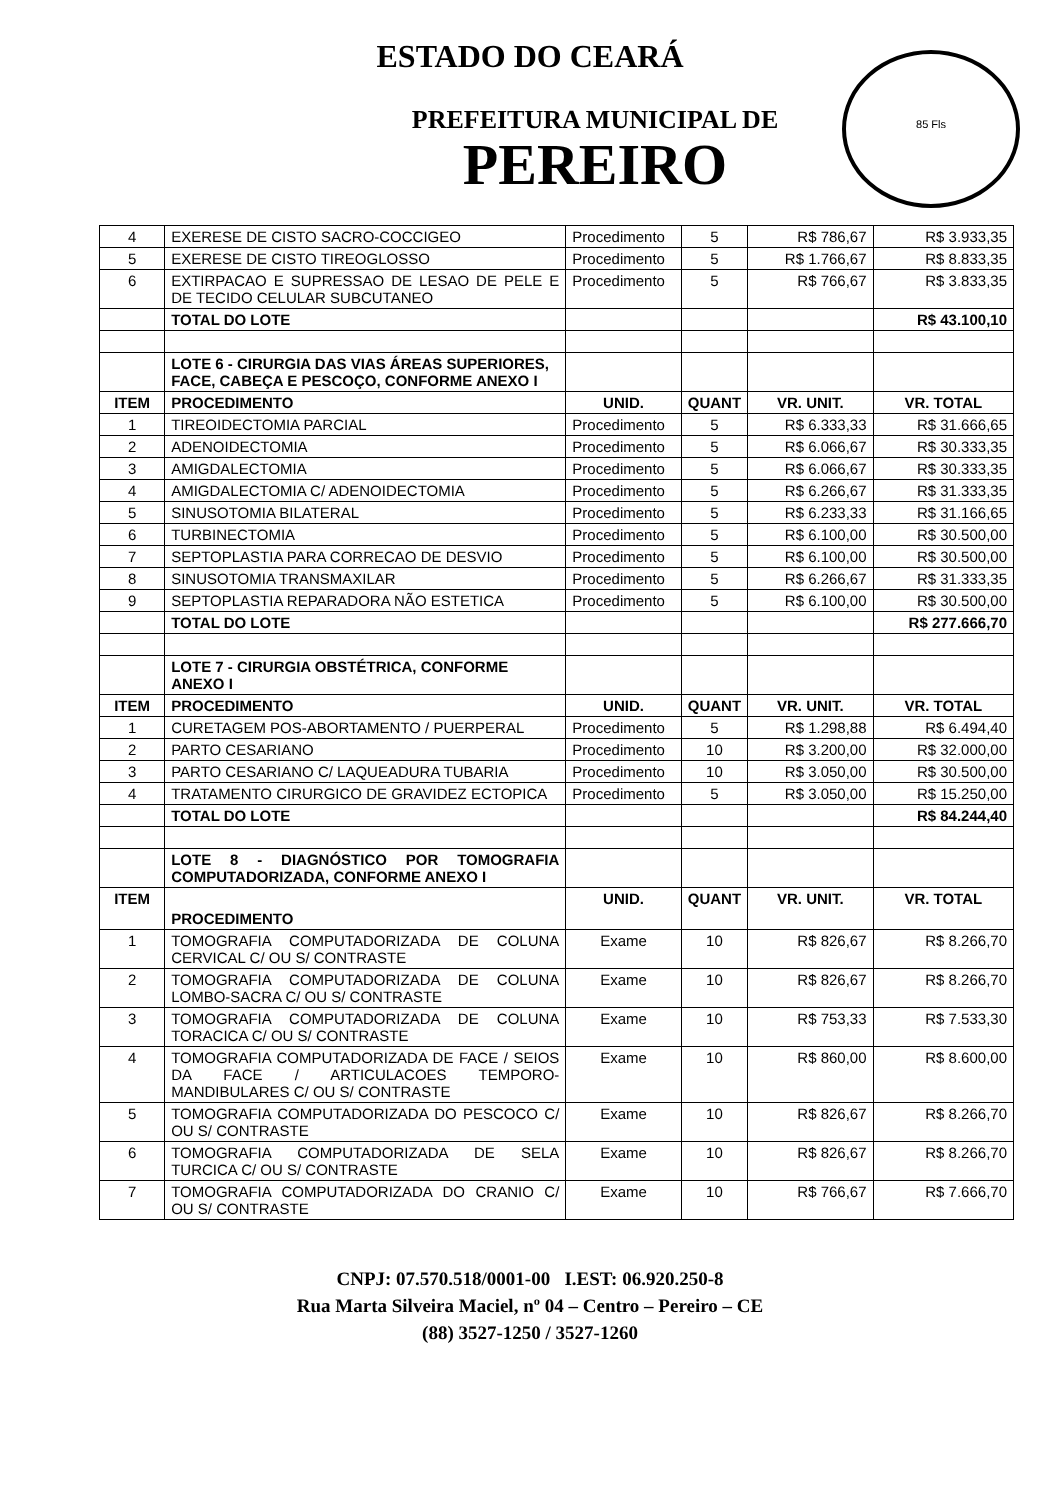ESTADO DO CEARÁ
PREFEITURA MUNICIPAL DE
PEREIRO
85 Fls
| 4 | EXERESE DE CISTO SACRO-COCCIGEO | Procedimento | 5 | R$ 786,67 | R$ 3.933,35 |
| 5 | EXERESE DE CISTO TIREOGLOSSO | Procedimento | 5 | R$ 1.766,67 | R$ 8.833,35 |
| 6 | EXTIRPACAO E SUPRESSAO DE LESAO DE PELE E DE TECIDO CELULAR SUBCUTANEO | Procedimento | 5 | R$ 766,67 | R$ 3.833,35 |
| | TOTAL DO LOTE | | | | R$ 43.100,10 |
| | LOTE 6 - CIRURGIA DAS VIAS ÁREAS SUPERIORES, FACE, CABEÇA E PESCOÇO, CONFORME ANEXO I | | | | |
| ITEM | PROCEDIMENTO | UNID. | QUANT | VR. UNIT. | VR. TOTAL |
| 1 | TIREOIDECTOMIA PARCIAL | Procedimento | 5 | R$ 6.333,33 | R$ 31.666,65 |
| 2 | ADENOIDECTOMIA | Procedimento | 5 | R$ 6.066,67 | R$ 30.333,35 |
| 3 | AMIGDALECTOMIA | Procedimento | 5 | R$ 6.066,67 | R$ 30.333,35 |
| 4 | AMIGDALECTOMIA C/ ADENOIDECTOMIA | Procedimento | 5 | R$ 6.266,67 | R$ 31.333,35 |
| 5 | SINUSOTOMIA BILATERAL | Procedimento | 5 | R$ 6.233,33 | R$ 31.166,65 |
| 6 | TURBINECTOMIA | Procedimento | 5 | R$ 6.100,00 | R$ 30.500,00 |
| 7 | SEPTOPLASTIA PARA CORRECAO DE DESVIO | Procedimento | 5 | R$ 6.100,00 | R$ 30.500,00 |
| 8 | SINUSOTOMIA TRANSMAXILAR | Procedimento | 5 | R$ 6.266,67 | R$ 31.333,35 |
| 9 | SEPTOPLASTIA REPARADORA NÃO ESTETICA | Procedimento | 5 | R$ 6.100,00 | R$ 30.500,00 |
| | TOTAL DO LOTE | | | | R$ 277.666,70 |
| | LOTE 7 - CIRURGIA OBSTÉTRICA, CONFORME ANEXO I | | | | |
| ITEM | PROCEDIMENTO | UNID. | QUANT | VR. UNIT. | VR. TOTAL |
| 1 | CURETAGEM POS-ABORTAMENTO / PUERPERAL | Procedimento | 5 | R$ 1.298,88 | R$ 6.494,40 |
| 2 | PARTO CESARIANO | Procedimento | 10 | R$ 3.200,00 | R$ 32.000,00 |
| 3 | PARTO CESARIANO C/ LAQUEADURA TUBARIA | Procedimento | 10 | R$ 3.050,00 | R$ 30.500,00 |
| 4 | TRATAMENTO CIRURGICO DE GRAVIDEZ ECTOPICA | Procedimento | 5 | R$ 3.050,00 | R$ 15.250,00 |
| | TOTAL DO LOTE | | | | R$ 84.244,40 |
| | LOTE 8 - DIAGNÓSTICO POR TOMOGRAFIA COMPUTADORIZADA, CONFORME ANEXO I | | | | |
| ITEM | PROCEDIMENTO | UNID. | QUANT | VR. UNIT. | VR. TOTAL |
| 1 | TOMOGRAFIA COMPUTADORIZADA DE COLUNA CERVICAL C/ OU S/ CONTRASTE | Exame | 10 | R$ 826,67 | R$ 8.266,70 |
| 2 | TOMOGRAFIA COMPUTADORIZADA DE COLUNA LOMBO-SACRA C/ OU S/ CONTRASTE | Exame | 10 | R$ 826,67 | R$ 8.266,70 |
| 3 | TOMOGRAFIA COMPUTADORIZADA DE COLUNA TORACICA C/ OU S/ CONTRASTE | Exame | 10 | R$ 753,33 | R$ 7.533,30 |
| 4 | TOMOGRAFIA COMPUTADORIZADA DE FACE / SEIOS DA FACE / ARTICULACOES TEMPORO-MANDIBULARES C/ OU S/ CONTRASTE | Exame | 10 | R$ 860,00 | R$ 8.600,00 |
| 5 | TOMOGRAFIA COMPUTADORIZADA DO PESCOCO C/ OU S/ CONTRASTE | Exame | 10 | R$ 826,67 | R$ 8.266,70 |
| 6 | TOMOGRAFIA COMPUTADORIZADA DE SELA TURCICA C/ OU S/ CONTRASTE | Exame | 10 | R$ 826,67 | R$ 8.266,70 |
| 7 | TOMOGRAFIA COMPUTADORIZADA DO CRANIO C/ OU S/ CONTRASTE | Exame | 10 | R$ 766,67 | R$ 7.666,70 |
CNPJ: 07.570.518/0001-00 I.EST: 06.920.250-8
Rua Marta Silveira Maciel, nº 04 – Centro – Pereiro – CE
(88) 3527-1250 / 3527-1260